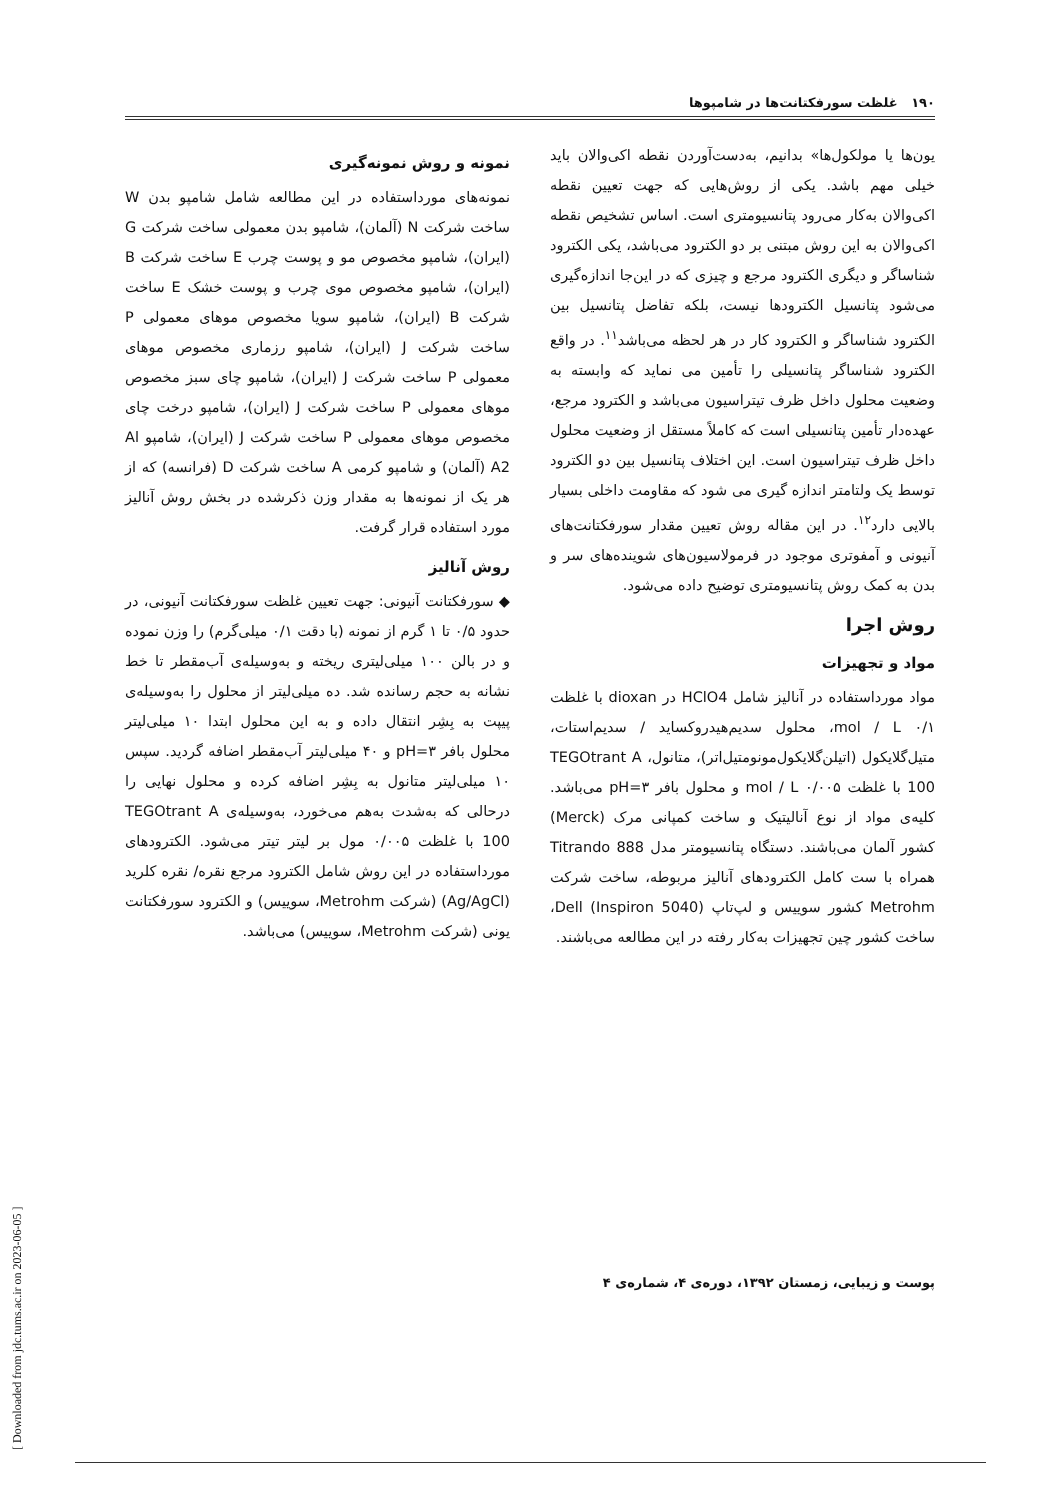۱۹۰ غلظت سورفکتانت‌ها در شامپوها
یون‌ها یا مولکول‌ها» بدانیم، به‌دست‌آوردن نقطه اکی‌والان باید خیلی مهم باشد. یکی از روش‌هایی که جهت تعیین نقطه اکی‌والان به‌کار می‌رود پتانسیومتری است. اساس تشخیص نقطه اکی‌والان به این روش مبتنی بر دو الکترود می‌باشد، یکی الکترود شناساگر و دیگری الکترود مرجع و چیزی که در این‌جا اندازه‌گیری می‌شود پتانسیل الکترودها نیست، بلکه تفاضل پتانسیل بین الکترود شناساگر و الکترود کار در هر لحظه می‌باشد<sup>۱۱</sup>. در واقع الکترود شناساگر پتانسیلی را تأمین می نماید که وابسته به وضعیت محلول داخل ظرف تیتراسیون می‌باشد و الکترود مرجع، عهده‌دار تأمین پتانسیلی است که کاملاً مستقل از وضعیت محلول داخل ظرف تیتراسیون است. این اختلاف پتانسیل بین دو الکترود توسط یک ولتامتر اندازه گیری می شود که مقاومت داخلی بسیار بالایی دارد<sup>۱۲</sup>. در این مقاله روش تعیین مقدار سورفکتانت‌های آنیونی و آمفوتری موجود در فرمولاسیون‌های شوینده‌های سر و بدن به کمک روش پتانسیومتری توضیح داده می‌شود.
روش اجرا
مواد و تجهیزات
مواد مورداستفاده در آنالیز شامل HClO4 در dioxan با غلظت ۰/۱ mol / L، محلول سدیم‌هیدروکساید / سدیم‌استات، متیل‌گلایکول (اتیلن‌گلایکول‌مونومتیل‌اتر)، متانول، TEGOtrant A 100 با غلظت ۰/۰۰۵ mol / L و محلول بافر pH=۳ می‌باشد. کلیه‌ی مواد از نوع آنالیتیک و ساخت کمپانی مرک (Merck) کشور آلمان می‌باشند. دستگاه پتانسیومتر مدل Titrando 888 همراه با ست کامل الکترودهای آنالیز مربوطه، ساخت شرکت Metrohm کشور سوییس و لپ‌تاپ Dell (Inspiron 5040)، ساخت کشور چین تجهیزات به‌کار رفته در این مطالعه می‌باشند.
نمونه و روش نمونه‌گیری
نمونه‌های مورداستفاده در این مطالعه شامل شامپو بدن W ساخت شرکت N (آلمان)، شامپو بدن معمولی ساخت شرکت G (ایران)، شامپو مخصوص مو و پوست چرب E ساخت شرکت B (ایران)، شامپو مخصوص موی چرب و پوست خشک E ساخت شرکت B (ایران)، شامپو سویا مخصوص موهای معمولی P ساخت شرکت J (ایران)، شامپو رزماری مخصوص موهای معمولی P ساخت شرکت J (ایران)، شامپو چای سبز مخصوص موهای معمولی P ساخت شرکت J (ایران)، شامپو درخت چای مخصوص موهای معمولی P ساخت شرکت J (ایران)، شامپو Al A2 (آلمان) و شامپو کرمی A ساخت شرکت D (فرانسه) که از هر یک از نمونه‌ها به مقدار وزن ذکرشده در بخش روش آنالیز مورد استفاده قرار گرفت.
روش آنالیز
◆ سورفکتانت آنیونی: جهت تعیین غلظت سورفکتانت آنیونی، در حدود ۰/۵ تا ۱ گرم از نمونه (با دقت ۰/۱ میلی‌گرم) را وزن نموده و در بالن ۱۰۰ میلی‌لیتری ریخته و به‌وسیله‌ی آب‌مقطر تا خط نشانه به حجم رسانده شد. ده میلی‌لیتر از محلول را به‌وسیله‌ی پیپت به بِشِر انتقال داده و به این محلول ابتدا ۱۰ میلی‌لیتر محلول بافر pH=۳ و ۴۰ میلی‌لیتر آب‌مقطر اضافه گردید. سپس ۱۰ میلی‌لیتر متانول به بِشِر اضافه کرده و محلول نهایی را درحالی که به‌شدت به‌هم می‌خورد، به‌وسیله‌ی TEGOtrant A 100 با غلظت ۰/۰۰۵ مول بر لیتر تیتر می‌شود. الکترودهای مورداستفاده در این روش شامل الکترود مرجع نقره/ نقره کلرید (Ag/AgCl) (شرکت Metrohm، سوییس) و الکترود سورفکتانت یونی (شرکت Metrohm، سوییس) می‌باشد.
پوست و زیبایی، زمستان ۱۳۹۲، دوره‌ی ۴، شماره‌ی ۴
[ Downloaded from jdc.tums.ac.ir on 2023-06-05 ]